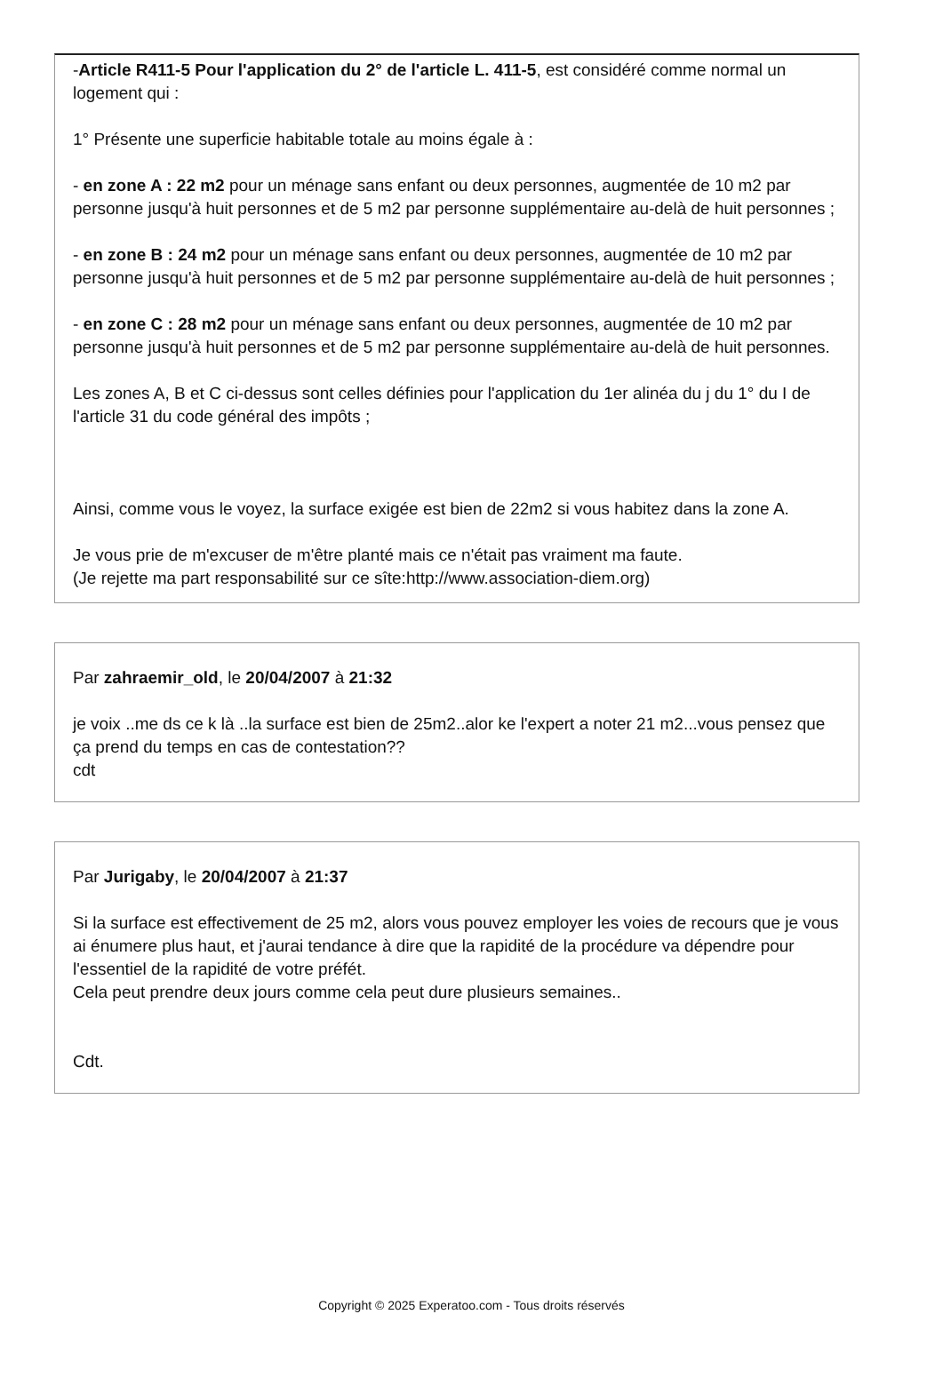-Article R411-5 Pour l'application du 2° de l'article L. 411-5, est considéré comme normal un logement qui :
1° Présente une superficie habitable totale au moins égale à :
- en zone A : 22 m2 pour un ménage sans enfant ou deux personnes, augmentée de 10 m2 par personne jusqu'à huit personnes et de 5 m2 par personne supplémentaire au-delà de huit personnes ;
- en zone B : 24 m2 pour un ménage sans enfant ou deux personnes, augmentée de 10 m2 par personne jusqu'à huit personnes et de 5 m2 par personne supplémentaire au-delà de huit personnes ;
- en zone C : 28 m2 pour un ménage sans enfant ou deux personnes, augmentée de 10 m2 par personne jusqu'à huit personnes et de 5 m2 par personne supplémentaire au-delà de huit personnes.
Les zones A, B et C ci-dessus sont celles définies pour l'application du 1er alinéa du j du 1° du I de l'article 31 du code général des impôts ;
Ainsi, comme vous le voyez, la surface exigée est bien de 22m2 si vous habitez dans la zone A.
Je vous prie de m'excuser de m'être planté mais ce n'était pas vraiment ma faute.
(Je rejette ma part responsabilité sur ce sîte:http://www.association-diem.org)
Par zahraemir_old, le 20/04/2007 à 21:32
je voix ..me ds ce k là ..la surface est bien de 25m2..alor ke l'expert a noter 21 m2...vous pensez que ça prend du temps en cas de contestation??
cdt
Par Jurigaby, le 20/04/2007 à 21:37
Si la surface est effectivement de 25 m2, alors vous pouvez employer les voies de recours que je vous ai énumere plus haut, et j'aurai tendance à dire que la rapidité de la procédure va dépendre pour l'essentiel de la rapidité de votre préfét.
Cela peut prendre deux jours comme cela peut dure plusieurs semaines..
Cdt.
Copyright © 2025 Experatoo.com - Tous droits réservés